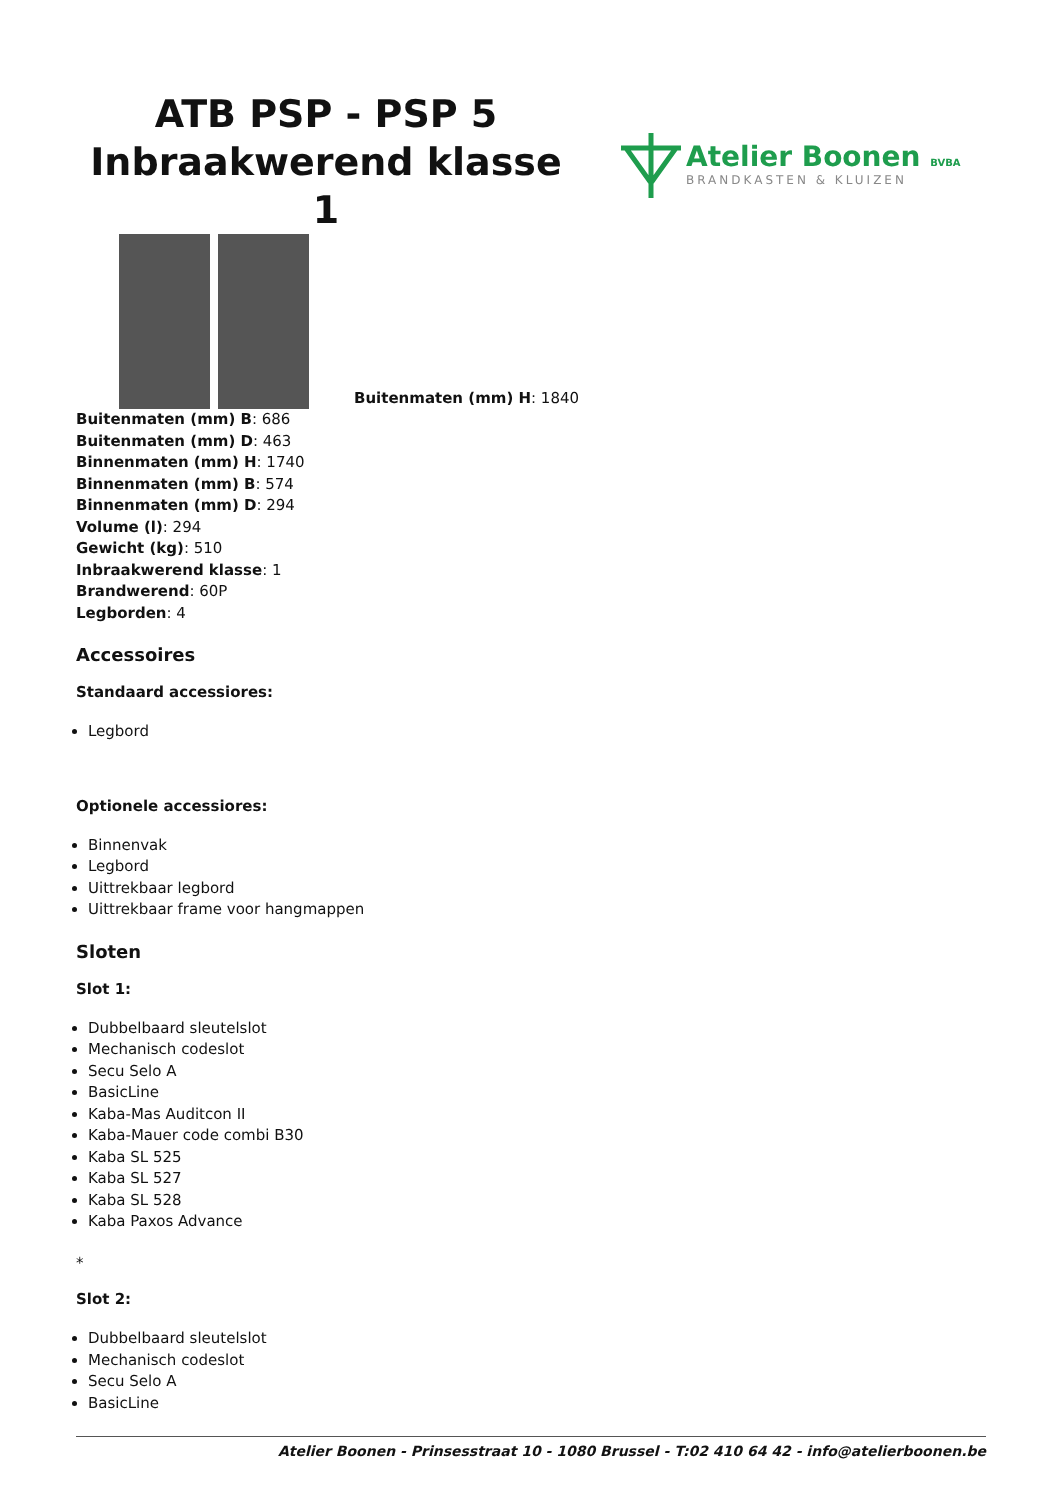ATB PSP - PSP 5 Inbraakwerend klasse 1
Atelier Boonen BVBA
BRANDKASTEN & KLUIZEN
Buitenmaten (mm) H: 1840
Buitenmaten (mm) B: 686
Buitenmaten (mm) D: 463
Binnenmaten (mm) H: 1740
Binnenmaten (mm) B: 574
Binnenmaten (mm) D: 294
Volume (l): 294
Gewicht (kg): 510
Inbraakwerend klasse: 1
Brandwerend: 60P
Legborden: 4
Accessoires
Standaard accessiores:
Legbord
Optionele accessiores:
Binnenvak
Legbord
Uittrekbaar legbord
Uittrekbaar frame voor hangmappen
Sloten
Slot 1:
Dubbelbaard sleutelslot
Mechanisch codeslot
Secu Selo A
BasicLine
Kaba-Mas Auditcon II
Kaba-Mauer code combi B30
Kaba SL 525
Kaba SL 527
Kaba SL 528
Kaba Paxos Advance
*
Slot 2:
Dubbelbaard sleutelslot
Mechanisch codeslot
Secu Selo A
BasicLine
Atelier Boonen - Prinsesstraat 10 - 1080 Brussel - T:02 410 64 42 - info@atelierboonen.be